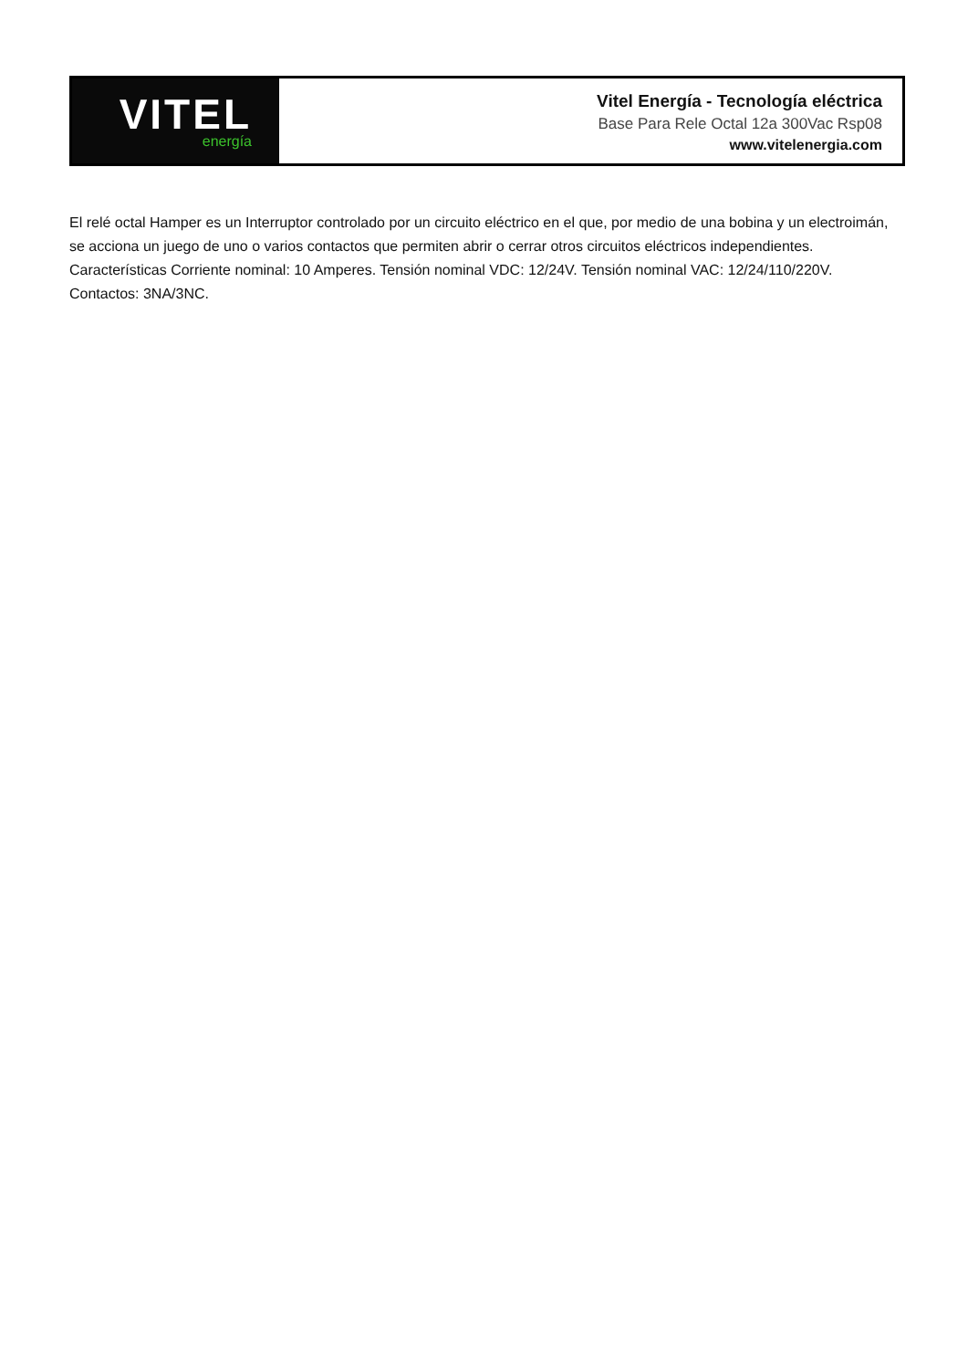VITEL
energía
Vitel Energía - Tecnología eléctrica
Base Para Rele Octal 12a 300Vac Rsp08
www.vitelenergia.com
El relé octal Hamper es un Interruptor controlado por un circuito eléctrico en el que, por medio de una bobina y un electroimán, se acciona un juego de uno o varios contactos que permiten abrir o cerrar otros circuitos eléctricos independientes. Características Corriente nominal: 10 Amperes. Tensión nominal VDC: 12/24V. Tensión nominal VAC: 12/24/110/220V. Contactos: 3NA/3NC.